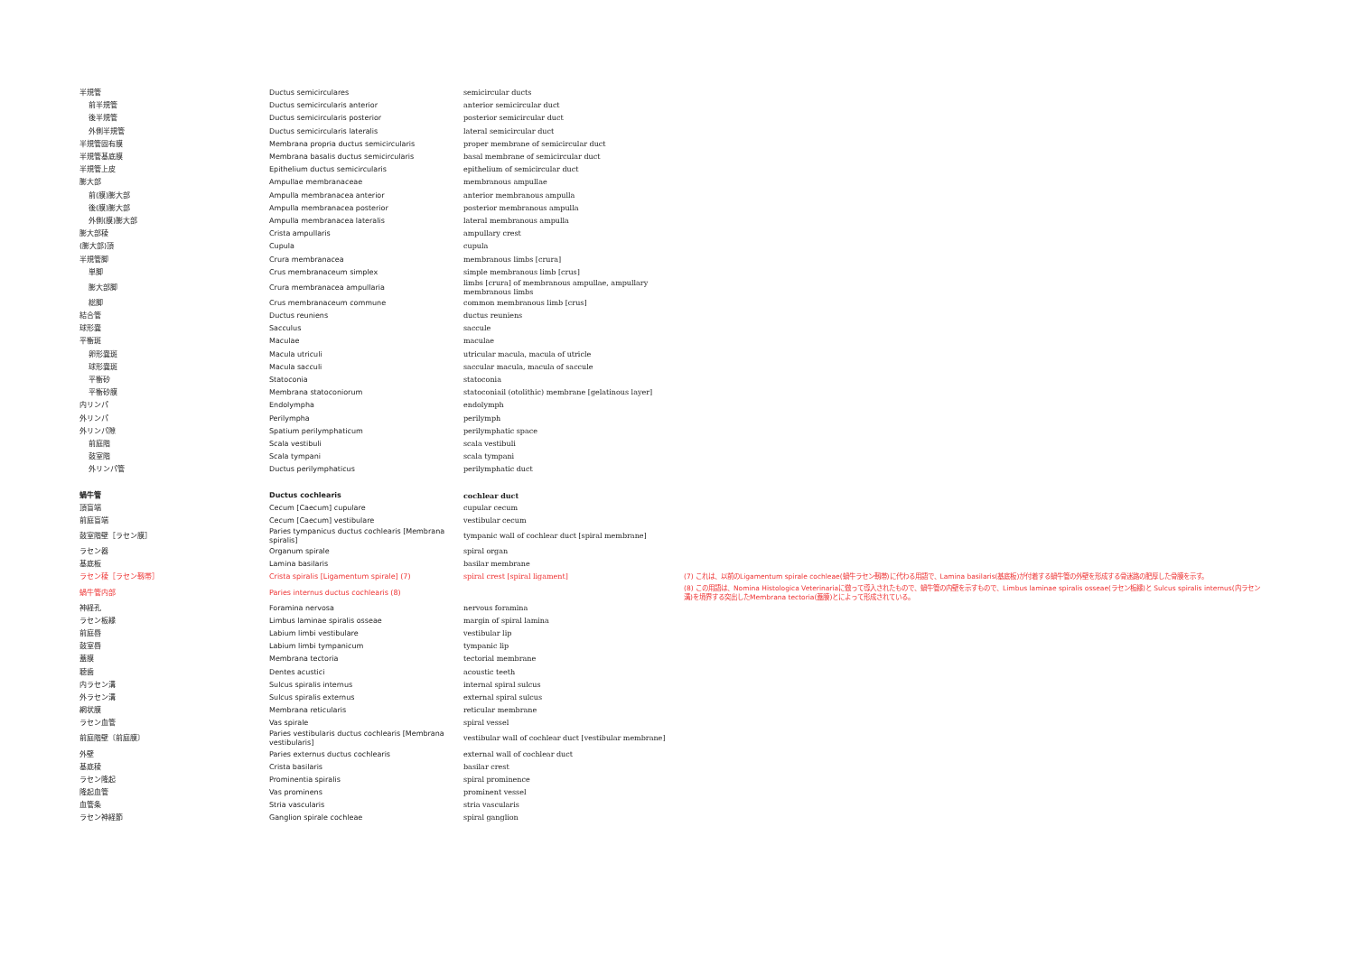| 半規管 | Ductus semicirculares | semicircular ducts | |
| 前半規管 | Ductus semicircularis anterior | anterior semicircular duct | |
| 後半規管 | Ductus semicircularis posterior | posterior semicircular duct | |
| 外側半規管 | Ductus semicircularis lateralis | lateral semicircular duct | |
| 半規管固有膜 | Membrana propria ductus semicircularis | proper membrane of semicircular duct | |
| 半規管基底膜 | Membrana basalis ductus semicircularis | basal membrane of semicircular duct | |
| 半規管上皮 | Epithelium ductus semicircularis | epithelium of semicircular duct | |
| 膨大部 | Ampullae membranaceae | membranous ampullae | |
| 前(膜)膨大部 | Ampulla membranacea anterior | anterior membranous ampulla | |
| 後(膜)膨大部 | Ampulla membranacea posterior | posterior membranous ampulla | |
| 外側(膜)膨大部 | Ampulla membranacea lateralis | lateral membranous ampulla | |
| 膨大部稜 | Crista ampullaris | ampullary crest | |
| (膨大部)頂 | Cupula | cupula | |
| 半規管脚 | Crura membranacea | membranous limbs [crura] | |
| 単脚 | Crus membranaceum simplex | simple membranous limb [crus] | |
| 膨大部脚 | Crura membranacea ampullaria | limbs [crura] of membranous ampullae, ampullary membranous limbs | |
| 総脚 | Crus membranaceum commune | common membranous limb [crus] | |
| 結合管 | Ductus reuniens | ductus reuniens | |
| 球形嚢 | Sacculus | saccule | |
| 平衡斑 | Maculae | maculae | |
| 卵形嚢斑 | Macula utriculi | utricular macula, macula of utricle | |
| 球形嚢斑 | Macula sacculi | saccular macula, macula of saccule | |
| 平衡砂 | Statoconia | statoconia | |
| 平衡砂膜 | Membrana statoconiorum | statoconiail (otolithic) membrane [gelatinous layer] | |
| 内リンパ | Endolympha | endolymph | |
| 外リンパ | Perilympha | perilymph | |
| 外リンパ隙 | Spatium perilymphaticum | perilymphatic space | |
| 前庭階 | Scala vestibuli | scala vestibuli | |
| 鼓室階 | Scala tympani | scala tympani | |
| 外リンパ管 | Ductus perilymphaticus | perilymphatic duct | |
| 蝸牛管 | Ductus cochlearis | cochlear duct | |
| 頂盲端 | Cecum [Caecum] cupulare | cupular cecum | |
| 前庭盲端 | Cecum [Caecum] vestibulare | vestibular cecum | |
| 鼓室階壁［ラセン膜］ | Paries tympanicus ductus cochlearis [Membrana spiralis] | tympanic wall of cochlear duct [spiral membrane] | |
| ラセン器 | Organum spirale | spiral organ | |
| 基底板 | Lamina basilaris | basilar membrane | |
| ラセン稜［ラセン靱帯］ | Crista spiralis [Ligamentum spirale] (7) | spiral crest [spiral ligament] | (7) これは、以前のLigamentum spirale cochleae(蝸牛ラセン靱帯)に代わる用語で、Lamina basilaris(基底板)が付着する蝸牛管の外壁を形成する骨迷路の肥厚した骨膜を示す。 |
| 蝸牛管内部 | Paries internus ductus cochlearis (8) | | (8) この用語は、Nomina Histologica Veterinariaに倣って導入されたもので、蝸牛管の内壁を示すもので、Limbus laminae spiralis osseae(ラセン板縁)と Sulcus spiralis internus(内ラセン溝)を境界する突出したMembrana tectoria(蓋膜)とによって形成されている。 |
| 神経孔 | Foramina nervosa | nervous foramina | |
| ラセン板縁 | Limbus laminae spiralis osseae | margin of spiral lamina | |
| 前庭唇 | Labium limbi vestibulare | vestibular lip | |
| 鼓室唇 | Labium limbi tympanicum | tympanic lip | |
| 蓋膜 | Membrana tectoria | tectorial membrane | |
| 聴歯 | Dentes acustici | acoustic teeth | |
| 内ラセン溝 | Sulcus spiralis internus | internal spiral sulcus | |
| 外ラセン溝 | Sulcus spiralis externus | external spiral sulcus | |
| 網状膜 | Membrana reticularis | reticular membrane | |
| ラセン血管 | Vas spirale | spiral vessel | |
| 前庭階壁〔前庭膜〕 | Paries vestibularis ductus cochlearis [Membrana vestibularis] | vestibular wall of cochlear duct [vestibular membrane] | |
| 外壁 | Paries externus ductus cochlearis | external wall of cochlear duct | |
| 基底稜 | Crista basilaris | basilar crest | |
| ラセン隆起 | Prominentia spiralis | spiral prominence | |
| 隆起血管 | Vas prominens | prominent vessel | |
| 血管条 | Stria vascularis | stria vascularis | |
| ラセン神経節 | Ganglion spirale cochleae | spiral ganglion | |